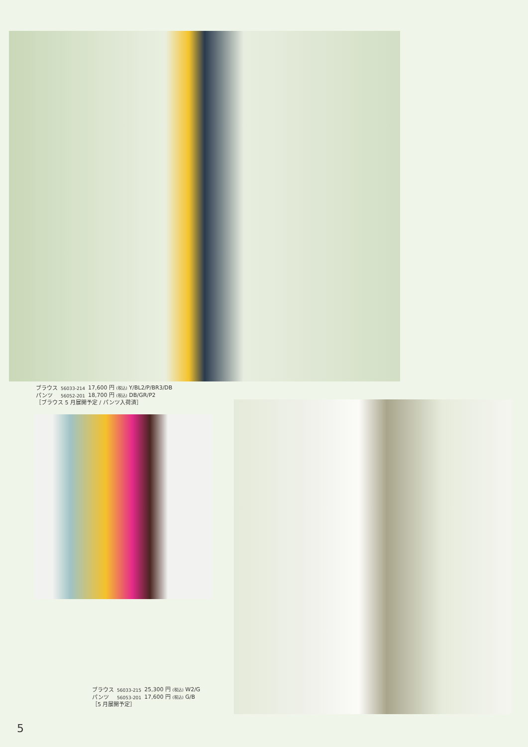| ブラウス | 56033-214 | 17,600 円 (税込) Y/BL2/P/BR3/DB |
| パンツ | 56052-201 | 18,700 円 (税込) DB/GR/P2 |
［ブラウス 5 月展開予定 / パンツ入荷済］
| ブラウス | 56033-215 | 25,300 円 (税込) W2/G |
| パンツ | 56053-201 | 17,600 円 (税込) G/B |
［5 月展開予定］
5